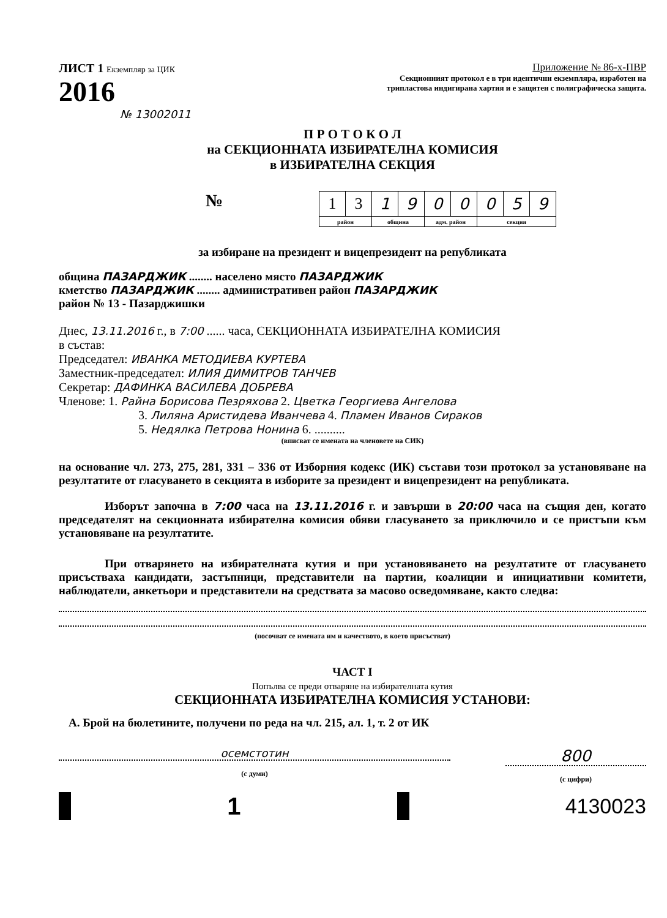ЛИСТ 1 Екземпляр за ЦИК
2016
№ 13002011
Приложение № 86-х-ПВР
Секционният протокол е в три идентични екземпляра, изработен на трипластова индигирана хартия и е защитен с полиграфическа защита.
П Р О Т О К О Л
на СЕКЦИОННАТА ИЗБИРАТЕЛНА КОМИСИЯ
в ИЗБИРАТЕЛНА СЕКЦИЯ
№
| 1 | 3 | 1 | 9 | 0 | 0 | 0 | 5 | 9 |
| район | | община | | адм. район | | секция | | |
за избиране на президент и вицепрезидент на републиката
община ПАЗАРДЖИК ........ населено място ПАЗАРДЖИК
кметство ПАЗАРДЖИК ........ административен район ПАЗАРДЖИК
район № 13 - Пазарджишки
Днес, 13.11.2016 г., в 7:00 ...... часа, СЕКЦИОННАТА ИЗБИРАТЕЛНА КОМИСИЯ
в състав:
Председател: ИВАНКА МЕТОДИЕВА КУРТЕВА
Заместник-председател: ИЛИЯ ДИМИТРОВ ТАНЧЕВ
Секретар: ДАФИНКА ВАСИЛЕВА ДОБРЕВА
Членове: 1. Райна Борисова Пезряхова 2. Цветка Георгиева Ангелова
3. Лиляна Аристидева Иванчева 4. Пламен Иванов Сираков
5. Недялка Петрова Нонина 6. ..........
(вписват се имената на членовете на СИК)
на основание чл. 273, 275, 281, 331 – 336 от Изборния кодекс (ИК) състави този протокол за установяване на резултатите от гласуването в секцията в изборите за президент и вицепрезидент на републиката.
Изборът започна в 7:00 часа на 13.11.2016 г. и завърши в 20:00 часа на същия ден, когато председателят на секционната избирателна комисия обяви гласуването за приключило и се пристъпи към установяване на резултатите.
При отварянето на избирателната кутия и при установяването на резултатите от гласуването присъстваха кандидати, застъпници, представители на партии, коалиции и инициативни комитети, наблюдатели, анкетьори и представители на средствата за масово осведомяване, както следва:
(посочват се имената им и качеството, в което присъстват)
ЧАСТ I
Попълва се преди отваряне на избирателната кутия
СЕКЦИОННАТА ИЗБИРАТЕЛНА КОМИСИЯ УСТАНОВИ:
А. Брой на бюлетините, получени по реда на чл. 215, ал. 1, т. 2 от ИК
осемстотин
(с думи)
800
(с цифри)
1 4130023